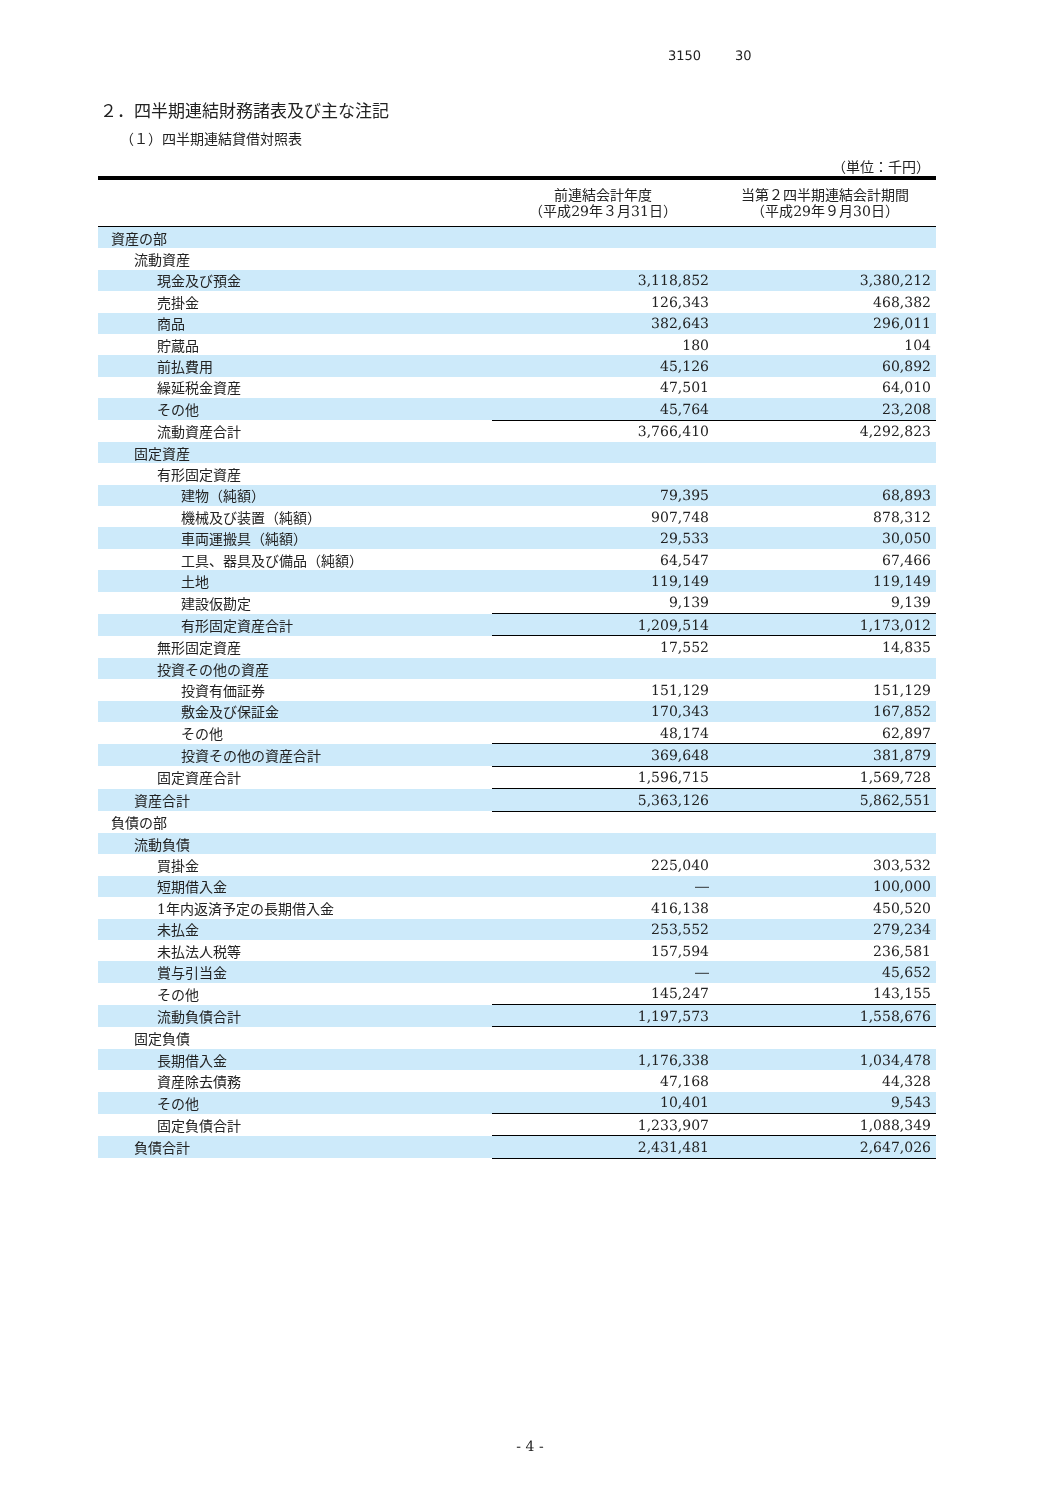3150 30
２．四半期連結財務諸表及び主な注記
（１）四半期連結貸借対照表
（単位：千円）
| | 前連結会計年度 （平成29年３月31日） | 当第２四半期連結会計期間 （平成29年９月30日） |
| --- | --- | --- |
| 資産の部 | | |
| 流動資産 | | |
| 現金及び預金 | 3,118,852 | 3,380,212 |
| 売掛金 | 126,343 | 468,382 |
| 商品 | 382,643 | 296,011 |
| 貯蔵品 | 180 | 104 |
| 前払費用 | 45,126 | 60,892 |
| 繰延税金資産 | 47,501 | 64,010 |
| その他 | 45,764 | 23,208 |
| 流動資産合計 | 3,766,410 | 4,292,823 |
| 固定資産 | | |
| 有形固定資産 | | |
| 建物（純額） | 79,395 | 68,893 |
| 機械及び装置（純額） | 907,748 | 878,312 |
| 車両運搬具（純額） | 29,533 | 30,050 |
| 工具、器具及び備品（純額） | 64,547 | 67,466 |
| 土地 | 119,149 | 119,149 |
| 建設仮勘定 | 9,139 | 9,139 |
| 有形固定資産合計 | 1,209,514 | 1,173,012 |
| 無形固定資産 | 17,552 | 14,835 |
| 投資その他の資産 | | |
| 投資有価証券 | 151,129 | 151,129 |
| 敷金及び保証金 | 170,343 | 167,852 |
| その他 | 48,174 | 62,897 |
| 投資その他の資産合計 | 369,648 | 381,879 |
| 固定資産合計 | 1,596,715 | 1,569,728 |
| 資産合計 | 5,363,126 | 5,862,551 |
| 負債の部 | | |
| 流動負債 | | |
| 買掛金 | 225,040 | 303,532 |
| 短期借入金 | ― | 100,000 |
| 1年内返済予定の長期借入金 | 416,138 | 450,520 |
| 未払金 | 253,552 | 279,234 |
| 未払法人税等 | 157,594 | 236,581 |
| 賞与引当金 | ― | 45,652 |
| その他 | 145,247 | 143,155 |
| 流動負債合計 | 1,197,573 | 1,558,676 |
| 固定負債 | | |
| 長期借入金 | 1,176,338 | 1,034,478 |
| 資産除去債務 | 47,168 | 44,328 |
| その他 | 10,401 | 9,543 |
| 固定負債合計 | 1,233,907 | 1,088,349 |
| 負債合計 | 2,431,481 | 2,647,026 |
- 4 -